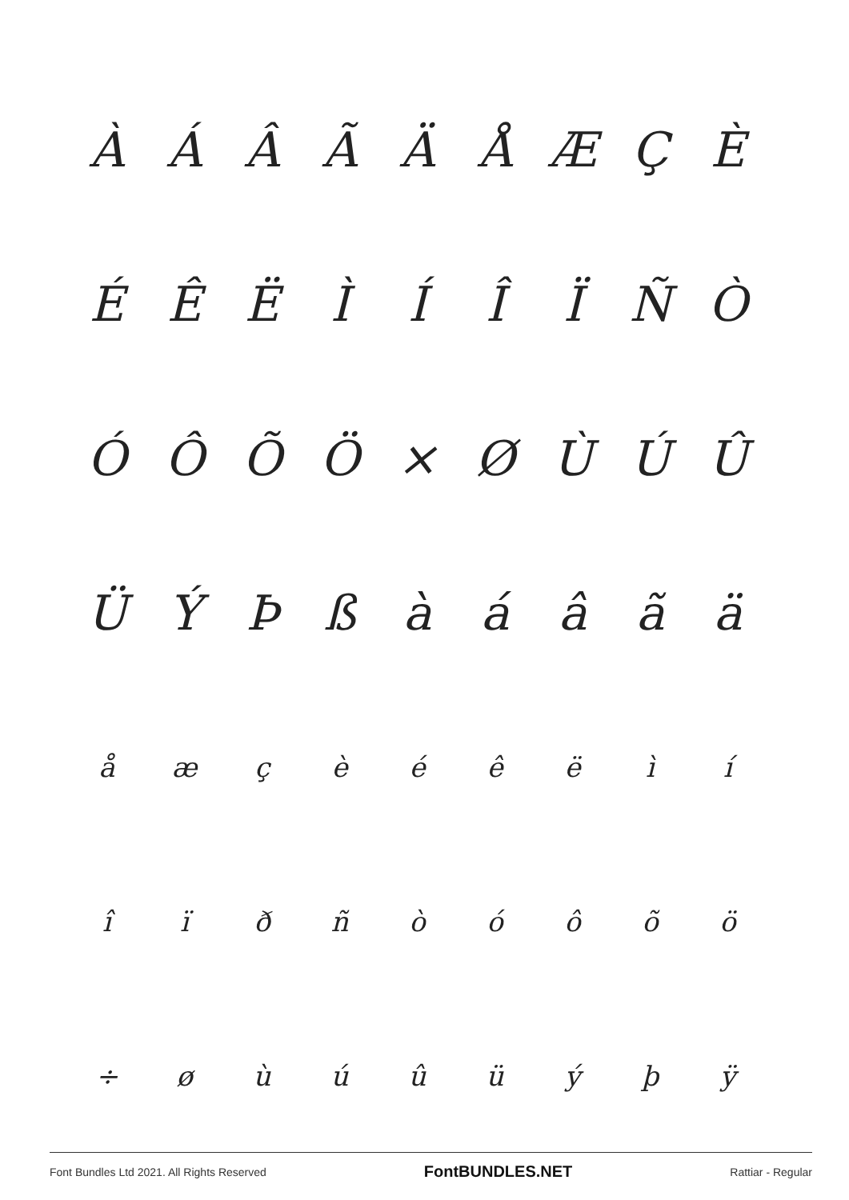ÀÁÂÃÄÅÆÇÈ
ÉÊËÌÍÎÏÑÒ
ÓÔÕÖ × ØÙÚÛ
ÜÝÞßàáâãä
åæçèéêëìí
îïðñòóôõö
÷ øùúûüýþÿ
Font Bundles Ltd 2021. All Rights Reserved FontBUNDLES.NET Rattiar - Regular